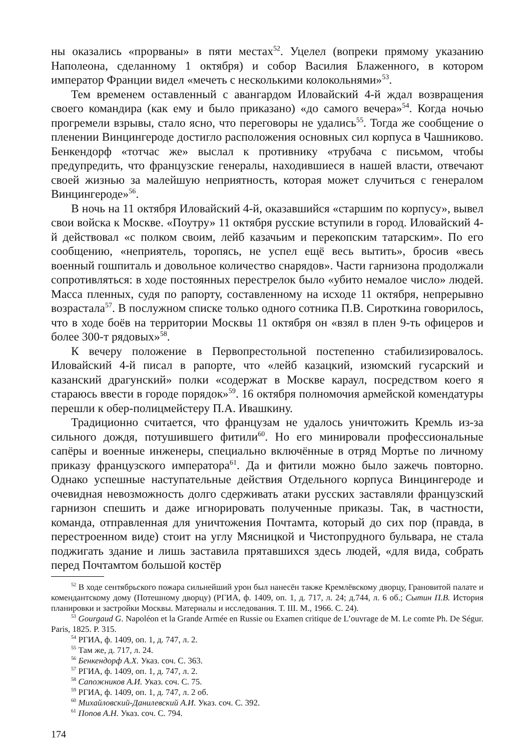ны оказались «прорваны» в пяти местах<sup>52</sup>. Уцелел (вопреки прямому указанию Наполеона, сделанному 1 октября) и собор Василия Блаженного, в котором император Франции видел «мечеть с несколькими колокольнями»<sup>53</sup>.
Тем временем оставленный с авангардом Иловайский 4-й ждал возвращения своего командира (как ему и было приказано) «до самого вечера»<sup>54</sup>. Когда ночью прогремели взрывы, стало ясно, что переговоры не удались<sup>55</sup>. Тогда же сообщение о пленении Винцингероде достигло расположения основных сил корпуса в Чашниково. Бенкендорф «тотчас же» выслал к противнику «трубача с письмом, чтобы предупредить, что французские генералы, находившиеся в нашей власти, отвечают своей жизнью за малейшую неприятность, которая может случиться с генералом Винцингероде»<sup>56</sup>.
В ночь на 11 октября Иловайский 4-й, оказавшийся «старшим по корпусу», вывел свои войска к Москве. «Поутру» 11 октября русские вступили в город. Иловайский 4-й действовал «с полком своим, лейб казачьим и перекопским татарским». По его сообщению, «неприятель, торопясь, не успел ещё весь вытить», бросив «весь военный гошпиталь и довольное количество снарядов». Части гарнизона продолжали сопротивляться: в ходе постоянных перестрелок было «убито немалое число» людей. Масса пленных, судя по рапорту, составленному на исходе 11 октября, непрерывно возрастала<sup>57</sup>. В послужном списке только одного сотника П.В. Сироткина говорилось, что в ходе боёв на территории Москвы 11 октября он «взял в плен 9-ть офицеров и более 300-т рядовых»<sup>58</sup>.
К вечеру положение в Первопрестольной постепенно стабилизировалось. Иловайский 4-й писал в рапорте, что «лейб казацкий, изюмский гусарский и казанский драгунский» полки «содержат в Москве караул, посредством коего я стараюсь ввести в городе порядок»<sup>59</sup>. 16 октября полномочия армейской комендатуры перешли к обер-полицмейстеру П.А. Ивашкину.
Традиционно считается, что французам не удалось уничтожить Кремль из-за сильного дождя, потушившего фитили<sup>60</sup>. Но его минировали профессиональные сапёры и военные инженеры, специально включённые в отряд Мортье по личному приказу французского императора<sup>61</sup>. Да и фитили можно было зажечь повторно. Однако успешные наступательные действия Отдельного корпуса Винцингероде и очевидная невозможность долго сдерживать атаки русских заставляли французский гарнизон спешить и даже игнорировать полученные приказы. Так, в частности, команда, отправленная для уничтожения Почтамта, который до сих пор (правда, в перестроенном виде) стоит на углу Мясницкой и Чистопрудного бульвара, не стала поджигать здание и лишь заставила прятавшихся здесь людей, «для вида, собрать перед Почтамтом большой костёр
<sup>52</sup> В ходе сентябрьского пожара сильнейший урон был нанесён также Кремлёвскому дворцу, Грановитой палате и комендантскому дому (Потешному дворцу) (РГИА, ф. 1409, оп. 1, д. 717, л. 24; д.744, л. 6 об.; Сытин П.В. История планировки и застройки Москвы. Материалы и исследования. Т. III. М., 1966. С. 24).
<sup>53</sup> Gourgaud G. Napoléon et la Grande Armée en Russie ou Examen critique de L’ouvrage de M. Le comte Ph. De Ségur. Paris, 1825. P. 315.
<sup>54</sup> РГИА, ф. 1409, оп. 1, д. 747, л. 2.
<sup>55</sup> Там же, д. 717, л. 24.
<sup>56</sup> Бенкендорф А.Х. Указ. соч. С. 363.
<sup>57</sup> РГИА, ф. 1409, оп. 1, д. 747, л. 2.
<sup>58</sup> Сапожников А.И. Указ. соч. С. 75.
<sup>59</sup> РГИА, ф. 1409, оп. 1, д. 747, л. 2 об.
<sup>60</sup> Михайловский-Данилевский А.И. Указ. соч. С. 392.
<sup>61</sup> Попов А.Н. Указ. соч. С. 794.
174